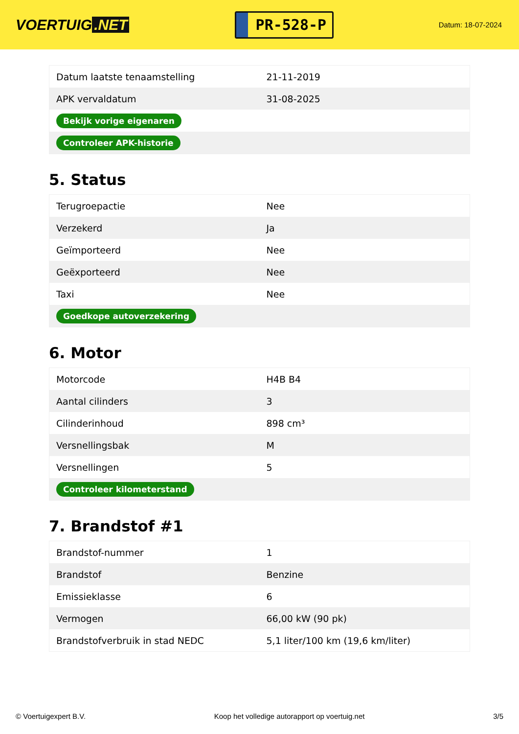VOERTUIG.NET
PR-528-P
Datum: 18-07-2024
| Datum laatste tenaamstelling | 21-11-2019 |
| APK vervaldatum | 31-08-2025 |
| Bekijk vorige eigenaren | |
| Controleer APK-historie | |
5. Status
| Terugroepactie | Nee |
| Verzekerd | Ja |
| Geïmporteerd | Nee |
| Geëxporteerd | Nee |
| Taxi | Nee |
| Goedkope autoverzekering | |
6. Motor
| Motorcode | H4B B4 |
| Aantal cilinders | 3 |
| Cilinderinhoud | 898 cm³ |
| Versnellingsbak | M |
| Versnellingen | 5 |
| Controleer kilometerstand | |
7. Brandstof #1
| Brandstof-nummer | 1 |
| Brandstof | Benzine |
| Emissieklasse | 6 |
| Vermogen | 66,00 kW (90 pk) |
| Brandstofverbruik in stad NEDC | 5,1 liter/100 km (19,6 km/liter) |
© Voertuigexpert B.V. Koop het volledige autorapport op voertuig.net 3/5